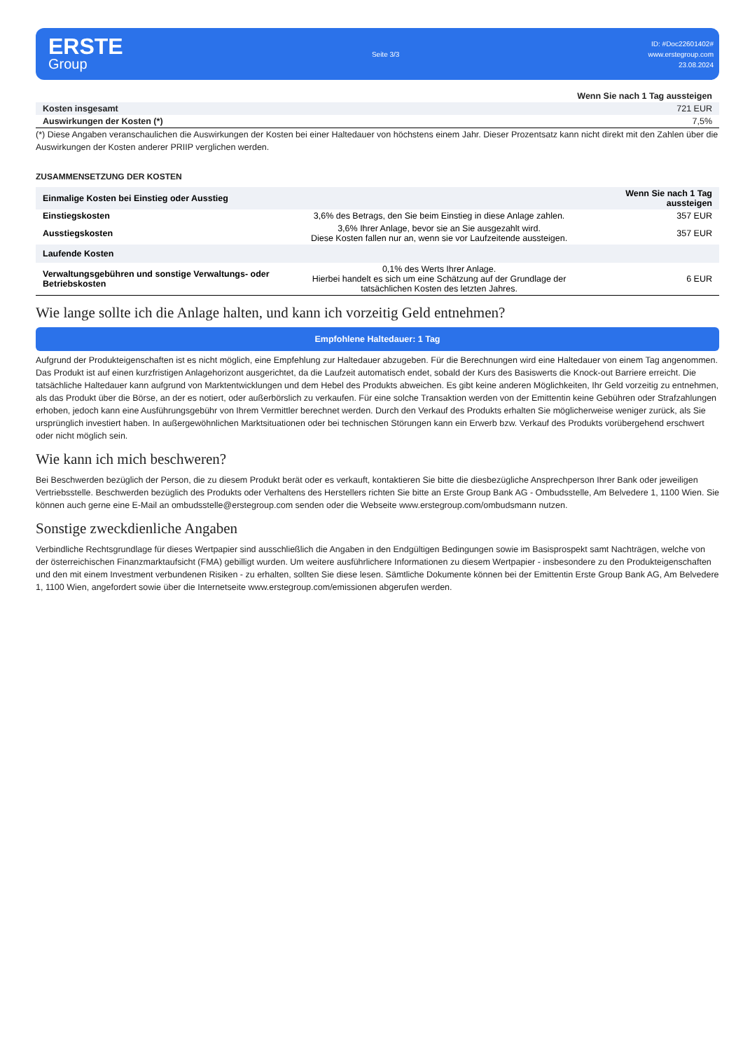ERSTE
Group
Seite 3/3
ID: #Doc22601402#
www.erstegroup.com
23.08.2024
| | Wenn Sie nach 1 Tag aussteigen |
| --- | --- |
| Kosten insgesamt | 721 EUR |
| Auswirkungen der Kosten (*) | 7,5% |
(*) Diese Angaben veranschaulichen die Auswirkungen der Kosten bei einer Haltedauer von höchstens einem Jahr. Dieser Prozentsatz kann nicht direkt mit den Zahlen über die Auswirkungen der Kosten anderer PRIIP verglichen werden.
ZUSAMMENSETZUNG DER KOSTEN
| Einmalige Kosten bei Einstieg oder Ausstieg | | Wenn Sie nach 1 Tag aussteigen |
| --- | --- | --- |
| Einstiegskosten | 3,6% des Betrags, den Sie beim Einstieg in diese Anlage zahlen. | 357 EUR |
| Ausstiegskosten | 3,6% Ihrer Anlage, bevor sie an Sie ausgezahlt wird. Diese Kosten fallen nur an, wenn sie vor Laufzeitende aussteigen. | 357 EUR |
| Laufende Kosten | | |
| Verwaltungsgebühren und sonstige Verwaltungs- oder Betriebskosten | 0,1% des Werts Ihrer Anlage. Hierbei handelt es sich um eine Schätzung auf der Grundlage der tatsächlichen Kosten des letzten Jahres. | 6 EUR |
Wie lange sollte ich die Anlage halten, und kann ich vorzeitig Geld entnehmen?
Empfohlene Haltedauer: 1 Tag
Aufgrund der Produkteigenschaften ist es nicht möglich, eine Empfehlung zur Haltedauer abzugeben. Für die Berechnungen wird eine Haltedauer von einem Tag angenommen. Das Produkt ist auf einen kurzfristigen Anlagehorizont ausgerichtet, da die Laufzeit automatisch endet, sobald der Kurs des Basiswerts die Knock-out Barriere erreicht. Die tatsächliche Haltedauer kann aufgrund von Marktentwicklungen und dem Hebel des Produkts abweichen. Es gibt keine anderen Möglichkeiten, Ihr Geld vorzeitig zu entnehmen, als das Produkt über die Börse, an der es notiert, oder außerbörslich zu verkaufen. Für eine solche Transaktion werden von der Emittentin keine Gebühren oder Strafzahlungen erhoben, jedoch kann eine Ausführungsgebühr von Ihrem Vermittler berechnet werden. Durch den Verkauf des Produkts erhalten Sie möglicherweise weniger zurück, als Sie ursprünglich investiert haben. In außergewöhnlichen Marktsituationen oder bei technischen Störungen kann ein Erwerb bzw. Verkauf des Produkts vorübergehend erschwert oder nicht möglich sein.
Wie kann ich mich beschweren?
Bei Beschwerden bezüglich der Person, die zu diesem Produkt berät oder es verkauft, kontaktieren Sie bitte die diesbezügliche Ansprechperson Ihrer Bank oder jeweiligen Vertriebsstelle. Beschwerden bezüglich des Produkts oder Verhaltens des Herstellers richten Sie bitte an Erste Group Bank AG - Ombudsstelle, Am Belvedere 1, 1100 Wien. Sie können auch gerne eine E-Mail an ombudsstelle@erstegroup.com senden oder die Webseite www.erstegroup.com/ombudsmann nutzen.
Sonstige zweckdienliche Angaben
Verbindliche Rechtsgrundlage für dieses Wertpapier sind ausschließlich die Angaben in den Endgültigen Bedingungen sowie im Basisprospekt samt Nachträgen, welche von der österreichischen Finanzmarktaufsicht (FMA) gebilligt wurden. Um weitere ausführlichere Informationen zu diesem Wertpapier - insbesondere zu den Produkteigenschaften und den mit einem Investment verbundenen Risiken - zu erhalten, sollten Sie diese lesen. Sämtliche Dokumente können bei der Emittentin Erste Group Bank AG, Am Belvedere 1, 1100 Wien, angefordert sowie über die Internetseite www.erstegroup.com/emissionen abgerufen werden.